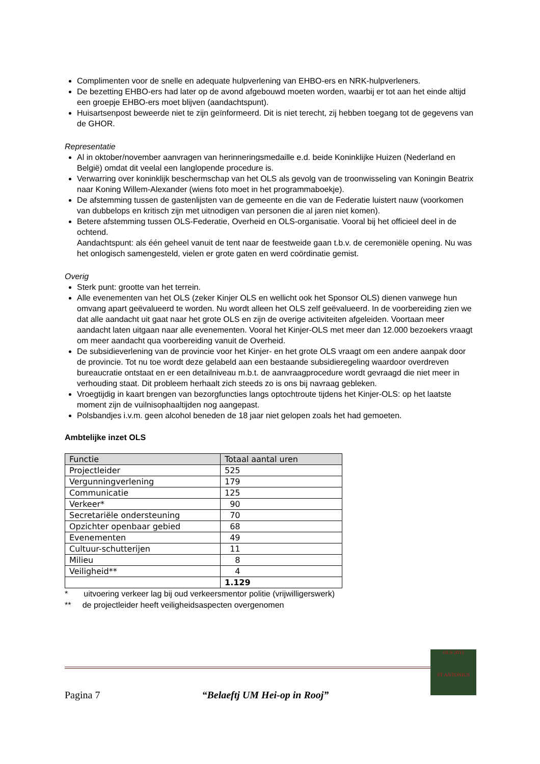Complimenten voor de snelle en adequate hulpverlening van EHBO-ers en NRK-hulpverleners.
De bezetting EHBO-ers had later op de avond afgebouwd moeten worden, waarbij er tot aan het einde altijd een groepje EHBO-ers moet blijven (aandachtspunt).
Huisartsenpost beweerde niet te zijn geïnformeerd. Dit is niet terecht, zij hebben toegang tot de gegevens van de GHOR.
Representatie
Al in oktober/november aanvragen van herinneringsmedaille e.d. beide Koninklijke Huizen (Nederland en België) omdat dit veelal een langlopende procedure is.
Verwarring over koninklijk beschermschap van het OLS als gevolg van de troonwisseling van Koningin Beatrix naar Koning Willem-Alexander (wiens foto moet in het programmaboekje).
De afstemming tussen de gastenlijsten van de gemeente en die van de Federatie luistert nauw (voorkomen van dubbelops en kritisch zijn met uitnodigen van personen die al jaren niet komen).
Betere afstemming tussen OLS-Federatie, Overheid en OLS-organisatie. Vooral bij het officieel deel in de ochtend.
Aandachtspunt: als één geheel vanuit de tent naar de feestweide gaan t.b.v. de ceremoniële opening. Nu was het onlogisch samengesteld, vielen er grote gaten en werd coördinatie gemist.
Overig
Sterk punt: grootte van het terrein.
Alle evenementen van het OLS (zeker Kinjer OLS en wellicht ook het Sponsor OLS) dienen vanwege hun omvang apart geëvalueerd te worden. Nu wordt alleen het OLS zelf geëvalueerd. In de voorbereiding zien we dat alle aandacht uit gaat naar het grote OLS en zijn de overige activiteiten afgeleiden. Voortaan meer aandacht laten uitgaan naar alle evenementen. Vooral het Kinjer-OLS met meer dan 12.000 bezoekers vraagt om meer aandacht qua voorbereiding vanuit de Overheid.
De subsidieverlening van de provincie voor het Kinjer- en het grote OLS vraagt om een andere aanpak door de provincie. Tot nu toe wordt deze gelabeld aan een bestaande subsidieregeling waardoor overdreven bureaucratie ontstaat en er een detailniveau m.b.t. de aanvraagprocedure wordt gevraagd die niet meer in verhouding staat. Dit probleem herhaalt zich steeds zo is ons bij navraag gebleken.
Vroegtijdig in kaart brengen van bezorgfuncties langs optochtroute tijdens het Kinjer-OLS: op het laatste moment zijn de vuilnisophaaltijden nog aangepast.
Polsbandjes i.v.m. geen alcohol beneden de 18 jaar niet gelopen zoals het had gemoeten.
Ambtelijke inzet OLS
| Functie | Totaal aantal uren |
| --- | --- |
| Projectleider | 525 |
| Vergunningverlening | 179 |
| Communicatie | 125 |
| Verkeer* | 90 |
| Secretariële ondersteuning | 70 |
| Opzichter openbaar gebied | 68 |
| Evenementen | 49 |
| Cultuur-schutterijen | 11 |
| Milieu | 8 |
| Veiligheid** | 4 |
| | 1.129 |
* uitvoering verkeer lag bij oud verkeersmentor politie (vrijwilligerswerk)
** de projectleider heeft veiligheidsaspecten overgenomen
Pagina 7 “Belaeftj UM Hei-op in Rooj”
OLS 2013
ST ANTONIUS